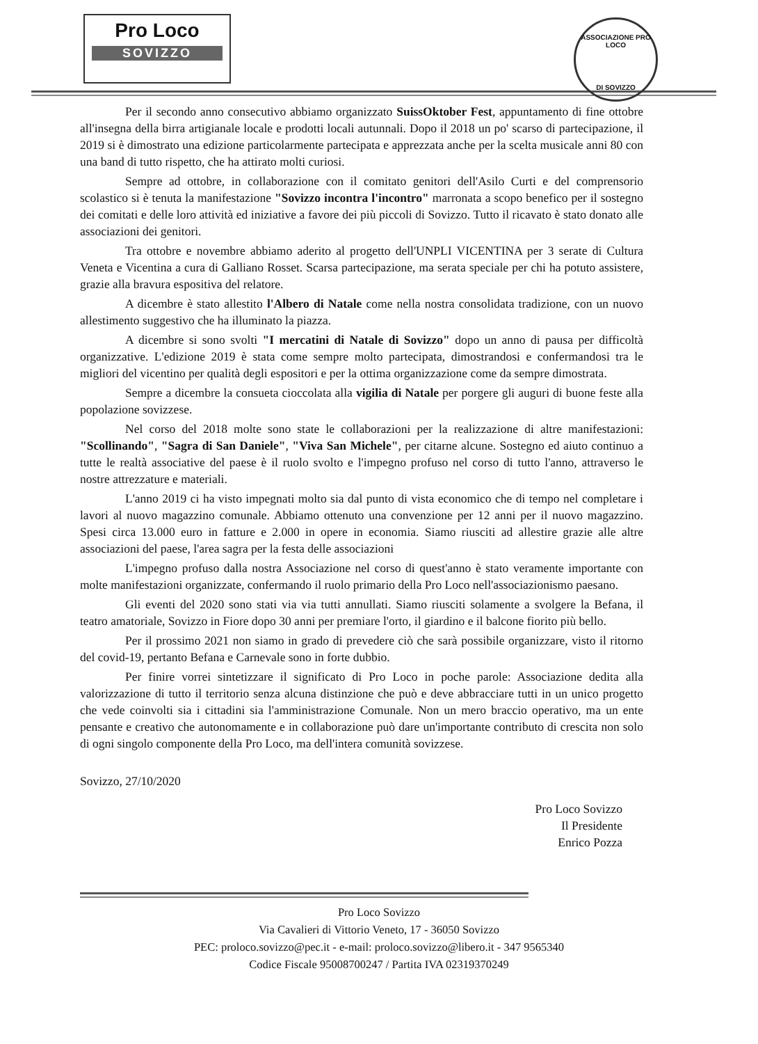Pro Loco
SOVIZZO
ASSOCIAZIONE PRO LOCO
DI SOVIZZO
Per il secondo anno consecutivo abbiamo organizzato SuissOktober Fest, appuntamento di fine ottobre all'insegna della birra artigianale locale e prodotti locali autunnali. Dopo il 2018 un po' scarso di partecipazione, il 2019 si è dimostrato una edizione particolarmente partecipata e apprezzata anche per la scelta musicale anni 80 con una band di tutto rispetto, che ha attirato molti curiosi.
Sempre ad ottobre, in collaborazione con il comitato genitori dell'Asilo Curti e del comprensorio scolastico si è tenuta la manifestazione "Sovizzo incontra l'incontro" marronata a scopo benefico per il sostegno dei comitati e delle loro attività ed iniziative a favore dei più piccoli di Sovizzo. Tutto il ricavato è stato donato alle associazioni dei genitori.
Tra ottobre e novembre abbiamo aderito al progetto dell'UNPLI VICENTINA per 3 serate di Cultura Veneta e Vicentina a cura di Galliano Rosset. Scarsa partecipazione, ma serata speciale per chi ha potuto assistere, grazie alla bravura espositiva del relatore.
A dicembre è stato allestito l'Albero di Natale come nella nostra consolidata tradizione, con un nuovo allestimento suggestivo che ha illuminato la piazza.
A dicembre si sono svolti "I mercatini di Natale di Sovizzo" dopo un anno di pausa per difficoltà organizzative. L'edizione 2019 è stata come sempre molto partecipata, dimostrandosi e confermandosi tra le migliori del vicentino per qualità degli espositori e per la ottima organizzazione come da sempre dimostrata.
Sempre a dicembre la consueta cioccolata alla vigilia di Natale per porgere gli auguri di buone feste alla popolazione sovizzese.
Nel corso del 2018 molte sono state le collaborazioni per la realizzazione di altre manifestazioni: "Scollinando", "Sagra di San Daniele", "Viva San Michele", per citarne alcune. Sostegno ed aiuto continuo a tutte le realtà associative del paese è il ruolo svolto e l'impegno profuso nel corso di tutto l'anno, attraverso le nostre attrezzature e materiali.
L'anno 2019 ci ha visto impegnati molto sia dal punto di vista economico che di tempo nel completare i lavori al nuovo magazzino comunale. Abbiamo ottenuto una convenzione per 12 anni per il nuovo magazzino. Spesi circa 13.000 euro in fatture e 2.000 in opere in economia. Siamo riusciti ad allestire grazie alle altre associazioni del paese, l'area sagra per la festa delle associazioni
L'impegno profuso dalla nostra Associazione nel corso di quest'anno è stato veramente importante con molte manifestazioni organizzate, confermando il ruolo primario della Pro Loco nell'associazionismo paesano.
Gli eventi del 2020 sono stati via via tutti annullati. Siamo riusciti solamente a svolgere la Befana, il teatro amatoriale, Sovizzo in Fiore dopo 30 anni per premiare l'orto, il giardino e il balcone fiorito più bello.
Per il prossimo 2021 non siamo in grado di prevedere ciò che sarà possibile organizzare, visto il ritorno del covid-19, pertanto Befana e Carnevale sono in forte dubbio.
Per finire vorrei sintetizzare il significato di Pro Loco in poche parole: Associazione dedita alla valorizzazione di tutto il territorio senza alcuna distinzione che può e deve abbracciare tutti in un unico progetto che vede coinvolti sia i cittadini sia l'amministrazione Comunale. Non un mero braccio operativo, ma un ente pensante e creativo che autonomamente e in collaborazione può dare un'importante contributo di crescita non solo di ogni singolo componente della Pro Loco, ma dell'intera comunità sovizzese.
Sovizzo, 27/10/2020
Pro Loco Sovizzo
Il Presidente
Enrico Pozza
Pro Loco Sovizzo
Via Cavalieri di Vittorio Veneto, 17 - 36050 Sovizzo
PEC: proloco.sovizzo@pec.it - e-mail: proloco.sovizzo@libero.it - 347 9565340
Codice Fiscale 95008700247 / Partita IVA 02319370249